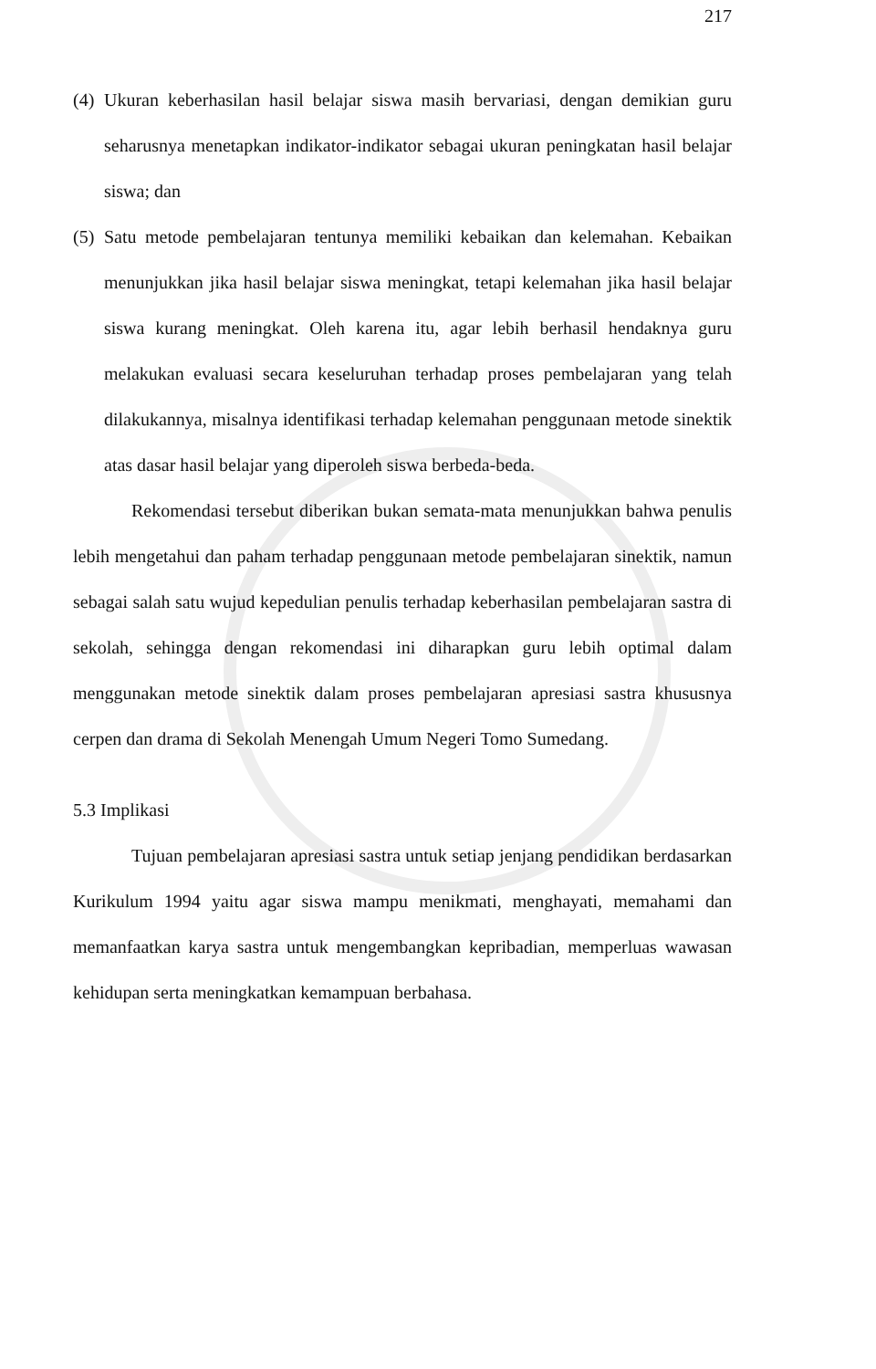217
(4)
Ukuran keberhasilan hasil belajar siswa masih bervariasi, dengan demikian guru seharusnya menetapkan indikator-indikator sebagai ukuran peningkatan hasil belajar siswa; dan
(5)
Satu metode pembelajaran tentunya memiliki kebaikan dan kelemahan. Kebaikan menunjukkan jika hasil belajar siswa meningkat, tetapi kelemahan jika hasil belajar siswa kurang meningkat. Oleh karena itu, agar lebih berhasil hendaknya guru melakukan evaluasi secara keseluruhan terhadap proses pembelajaran yang telah dilakukannya, misalnya identifikasi terhadap kelemahan penggunaan metode sinektik atas dasar hasil belajar yang diperoleh siswa berbeda-beda.
Rekomendasi tersebut diberikan bukan semata-mata menunjukkan bahwa penulis lebih mengetahui dan paham terhadap penggunaan metode pembelajaran sinektik, namun sebagai salah satu wujud kepedulian penulis terhadap keberhasilan pembelajaran sastra di sekolah, sehingga dengan rekomendasi ini diharapkan guru lebih optimal dalam menggunakan metode sinektik dalam proses pembelajaran apresiasi sastra khususnya cerpen dan drama di Sekolah Menengah Umum Negeri Tomo Sumedang.
5.3 Implikasi
Tujuan pembelajaran apresiasi sastra untuk setiap jenjang pendidikan berdasarkan Kurikulum 1994 yaitu agar siswa mampu menikmati, menghayati, memahami dan memanfaatkan karya sastra untuk mengembangkan kepribadian, memperluas wawasan kehidupan serta meningkatkan kemampuan berbahasa.